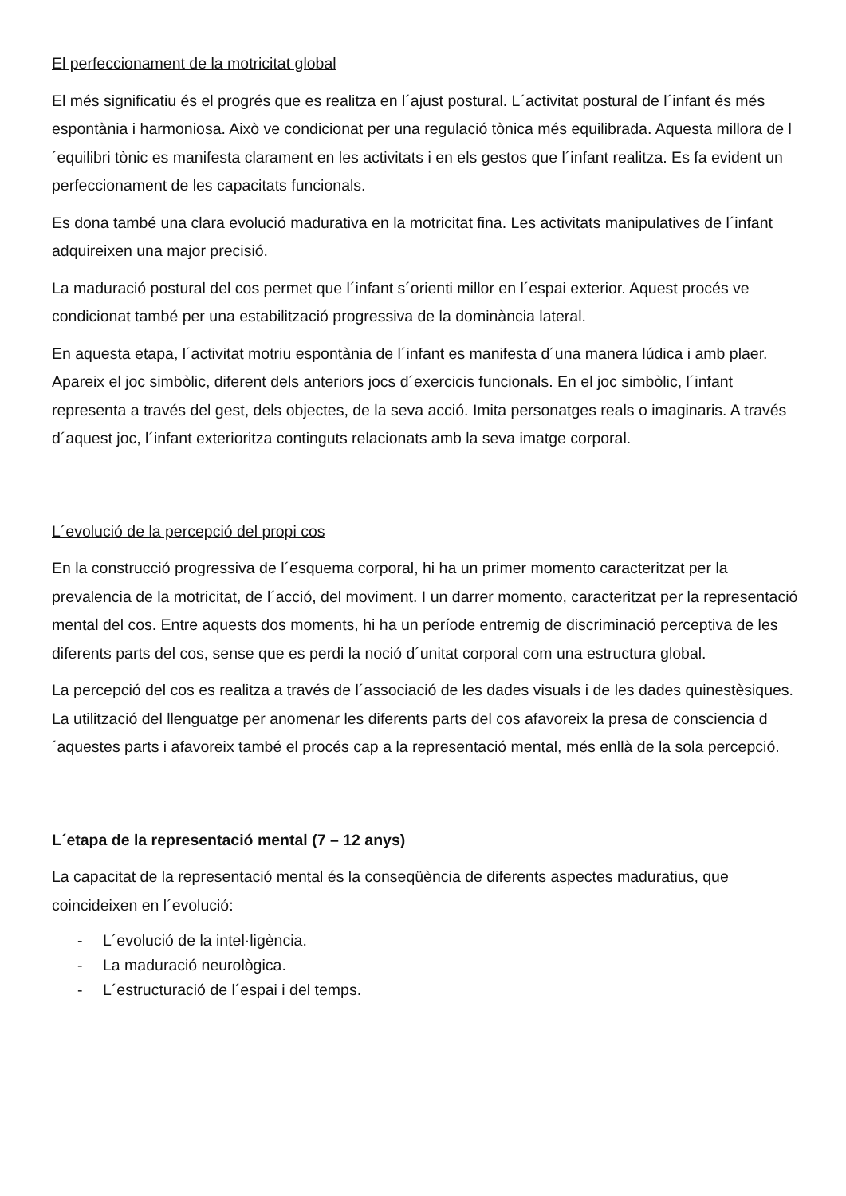El perfeccionament de la motricitat global
El més significatiu és el progrés que es realitza en l´ajust postural. L´activitat postural de l´infant és més espontània i harmoniosa. Això ve condicionat per una regulació tònica més equilibrada. Aquesta millora de l´equilibri tònic es manifesta clarament en les activitats i en els gestos que l´infant realitza. Es fa evident un perfeccionament de les capacitats funcionals.
Es dona també una clara evolució madurativa en la motricitat fina. Les activitats manipulatives de l´infant adquireixen una major precisió.
La maduració postural del cos permet que l´infant s´orienti millor en l´espai exterior. Aquest procés ve condicionat també per una estabilització progressiva de la dominància lateral.
En aquesta etapa, l´activitat motriu espontània de l´infant es manifesta d´una manera lúdica i amb plaer. Apareix el joc simbòlic, diferent dels anteriors jocs d´exercicis funcionals. En el joc simbòlic, l´infant representa a través del gest, dels objectes, de la seva acció. Imita personatges reals o imaginaris. A través d´aquest joc, l´infant exterioritza continguts relacionats amb la seva imatge corporal.
L´evolució de la percepció del propi cos
En la construcció progressiva de l´esquema corporal, hi ha un primer momento caracteritzat per la prevalencia de la motricitat, de l´acció, del moviment. I un darrer momento, caracteritzat per la representació mental del cos. Entre aquests dos moments, hi ha un període entremig de discriminació perceptiva de les diferents parts del cos, sense que es perdi la noció d´unitat corporal com una estructura global.
La percepció del cos es realitza a través de l´associació de les dades visuals i de les dades quinestèsiques. La utilització del llenguatge per anomenar les diferents parts del cos afavoreix la presa de consciencia d´aquestes parts i afavoreix també el procés cap a la representació mental, més enllà de la sola percepció.
L´etapa de la representació mental (7 – 12 anys)
La capacitat de la representació mental és la conseqüència de diferents aspectes maduratius, que coincideixen en l´evolució:
- L´evolució de la intel·ligència.
- La maduració neurològica.
- L´estructuració de l´espai i del temps.